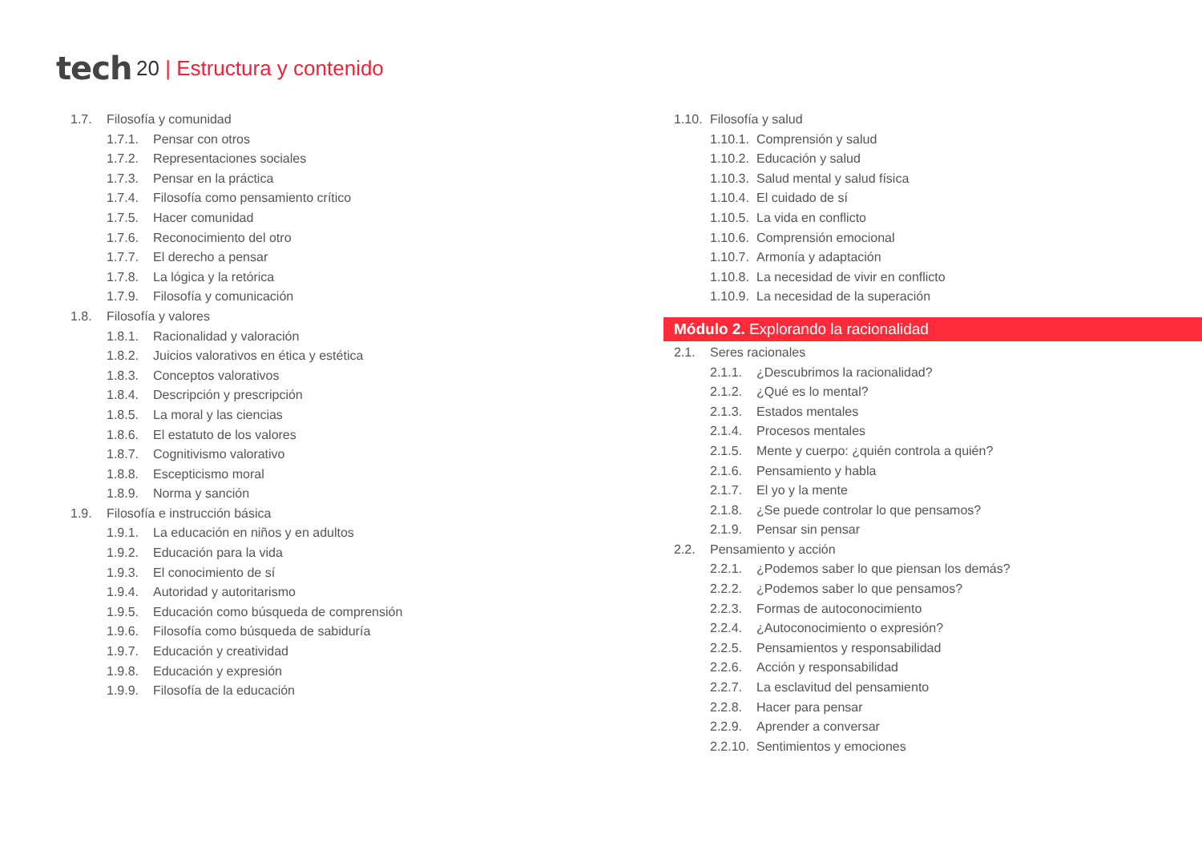tech 20 | Estructura y contenido
1.7. Filosofía y comunidad
1.7.1. Pensar con otros
1.7.2. Representaciones sociales
1.7.3. Pensar en la práctica
1.7.4. Filosofía como pensamiento crítico
1.7.5. Hacer comunidad
1.7.6. Reconocimiento del otro
1.7.7. El derecho a pensar
1.7.8. La lógica y la retórica
1.7.9. Filosofía y comunicación
1.8. Filosofía y valores
1.8.1. Racionalidad y valoración
1.8.2. Juicios valorativos en ética y estética
1.8.3. Conceptos valorativos
1.8.4. Descripción y prescripción
1.8.5. La moral y las ciencias
1.8.6. El estatuto de los valores
1.8.7. Cognitivismo valorativo
1.8.8. Escepticismo moral
1.8.9. Norma y sanción
1.9. Filosofía e instrucción básica
1.9.1. La educación en niños y en adultos
1.9.2. Educación para la vida
1.9.3. El conocimiento de sí
1.9.4. Autoridad y autoritarismo
1.9.5. Educación como búsqueda de comprensión
1.9.6. Filosofía como búsqueda de sabiduría
1.9.7. Educación y creatividad
1.9.8. Educación y expresión
1.9.9. Filosofía de la educación
1.10. Filosofía y salud
1.10.1. Comprensión y salud
1.10.2. Educación y salud
1.10.3. Salud mental y salud física
1.10.4. El cuidado de sí
1.10.5. La vida en conflicto
1.10.6. Comprensión emocional
1.10.7. Armonía y adaptación
1.10.8. La necesidad de vivir en conflicto
1.10.9. La necesidad de la superación
Módulo 2. Explorando la racionalidad
2.1. Seres racionales
2.1.1. ¿Descubrimos la racionalidad?
2.1.2. ¿Qué es lo mental?
2.1.3. Estados mentales
2.1.4. Procesos mentales
2.1.5. Mente y cuerpo: ¿quién controla a quién?
2.1.6. Pensamiento y habla
2.1.7. El yo y la mente
2.1.8. ¿Se puede controlar lo que pensamos?
2.1.9. Pensar sin pensar
2.2. Pensamiento y acción
2.2.1. ¿Podemos saber lo que piensan los demás?
2.2.2. ¿Podemos saber lo que pensamos?
2.2.3. Formas de autoconocimiento
2.2.4. ¿Autoconocimiento o expresión?
2.2.5. Pensamientos y responsabilidad
2.2.6. Acción y responsabilidad
2.2.7. La esclavitud del pensamiento
2.2.8. Hacer para pensar
2.2.9. Aprender a conversar
2.2.10. Sentimientos y emociones